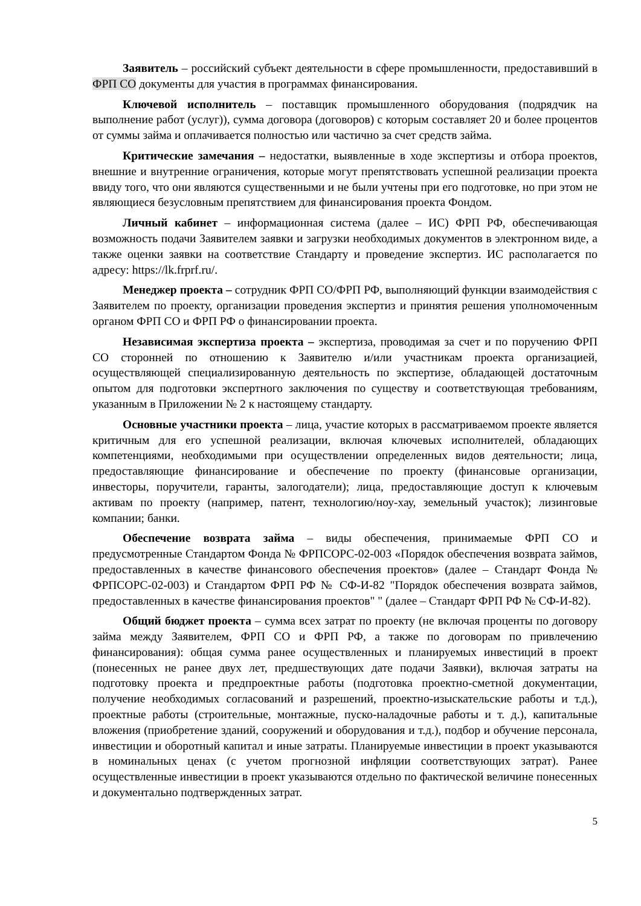Заявитель – российский субъект деятельности в сфере промышленности, предоставивший в ФРП СО документы для участия в программах финансирования.
Ключевой исполнитель – поставщик промышленного оборудования (подрядчик на выполнение работ (услуг)), сумма договора (договоров) с которым составляет 20 и более процентов от суммы займа и оплачивается полностью или частично за счет средств займа.
Критические замечания – недостатки, выявленные в ходе экспертизы и отбора проектов, внешние и внутренние ограничения, которые могут препятствовать успешной реализации проекта ввиду того, что они являются существенными и не были учтены при его подготовке, но при этом не являющиеся безусловным препятствием для финансирования проекта Фондом.
Личный кабинет – информационная система (далее – ИС) ФРП РФ, обеспечивающая возможность подачи Заявителем заявки и загрузки необходимых документов в электронном виде, а также оценки заявки на соответствие Стандарту и проведение экспертиз. ИС располагается по адресу: https://lk.frprf.ru/.
Менеджер проекта – сотрудник ФРП СО/ФРП РФ, выполняющий функции взаимодействия с Заявителем по проекту, организации проведения экспертиз и принятия решения уполномоченным органом ФРП СО и ФРП РФ о финансировании проекта.
Независимая экспертиза проекта – экспертиза, проводимая за счет и по поручению ФРП СО сторонней по отношению к Заявителю и/или участникам проекта организацией, осуществляющей специализированную деятельность по экспертизе, обладающей достаточным опытом для подготовки экспертного заключения по существу и соответствующая требованиям, указанным в Приложении № 2 к настоящему стандарту.
Основные участники проекта – лица, участие которых в рассматриваемом проекте является критичным для его успешной реализации, включая ключевых исполнителей, обладающих компетенциями, необходимыми при осуществлении определенных видов деятельности; лица, предоставляющие финансирование и обеспечение по проекту (финансовые организации, инвесторы, поручители, гаранты, залогодатели); лица, предоставляющие доступ к ключевым активам по проекту (например, патент, технологию/ноу-хау, земельный участок); лизинговые компании; банки.
Обеспечение возврата займа – виды обеспечения, принимаемые ФРП СО и предусмотренные Стандартом Фонда № ФРПСОРС-02-003 «Порядок обеспечения возврата займов, предоставленных в качестве финансового обеспечения проектов» (далее – Стандарт Фонда № ФРПСОРС-02-003) и Стандартом ФРП РФ № СФ-И-82 "Порядок обеспечения возврата займов, предоставленных в качестве финансирования проектов" " (далее – Стандарт ФРП РФ № СФ-И-82).
Общий бюджет проекта – сумма всех затрат по проекту (не включая проценты по договору займа между Заявителем, ФРП СО и ФРП РФ, а также по договорам по привлечению финансирования): общая сумма ранее осуществленных и планируемых инвестиций в проект (понесенных не ранее двух лет, предшествующих дате подачи Заявки), включая затраты на подготовку проекта и предпроектные работы (подготовка проектно-сметной документации, получение необходимых согласований и разрешений, проектно-изыскательские работы и т.д.), проектные работы (строительные, монтажные, пуско-наладочные работы и т. д.), капитальные вложения (приобретение зданий, сооружений и оборудования и т.д.), подбор и обучение персонала, инвестиции и оборотный капитал и иные затраты. Планируемые инвестиции в проект указываются в номинальных ценах (с учетом прогнозной инфляции соответствующих затрат). Ранее осуществленные инвестиции в проект указываются отдельно по фактической величине понесенных и документально подтвержденных затрат.
5